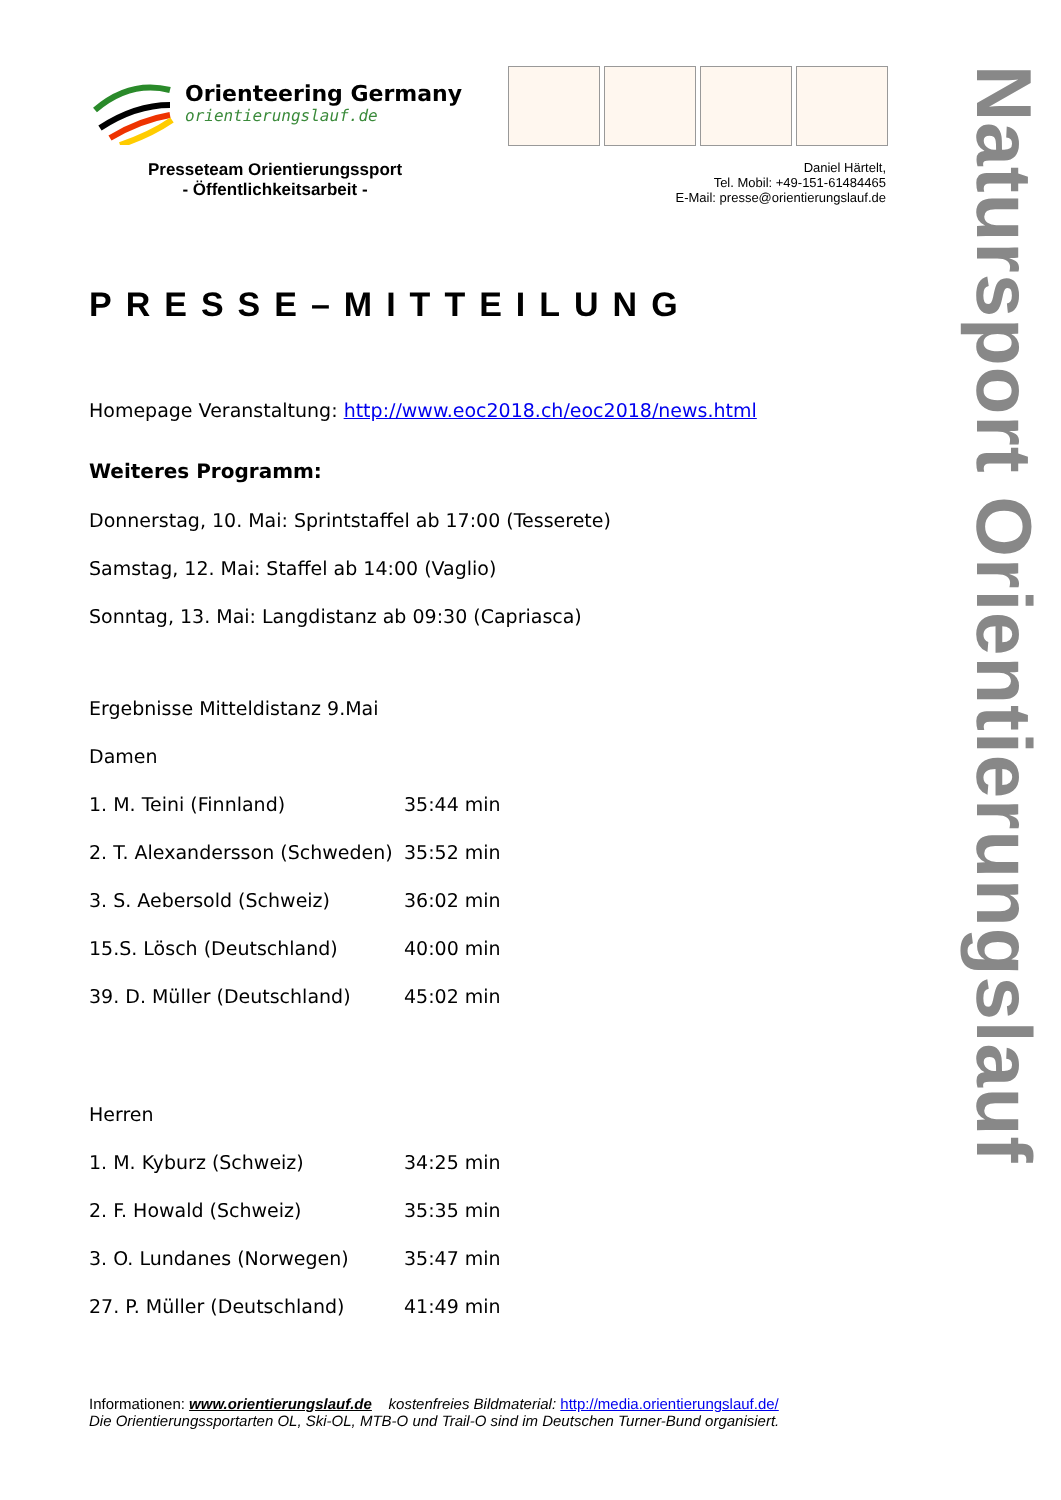Natursport Orientierungslauf
Orienteering Germany
orientierungslauf.de
Presseteam Orientierungssport
- Öffentlichkeitsarbeit -
Daniel Härtelt,
Tel. Mobil: +49-151-61484465
E-Mail: presse@orientierungslauf.de
PRESSE–MITTEILUNG
Homepage Veranstaltung: http://www.eoc2018.ch/eoc2018/news.html
Weiteres Programm:
Donnerstag, 10. Mai: Sprintstaffel ab 17:00 (Tesserete)
Samstag, 12. Mai: Staffel ab 14:00 (Vaglio)
Sonntag, 13. Mai: Langdistanz ab 09:30 (Capriasca)
Ergebnisse Mitteldistanz 9.Mai
Damen
| 1. M. Teini (Finnland) | 35:44 min |
| 2. T. Alexandersson (Schweden) | 35:52 min |
| 3. S. Aebersold (Schweiz) | 36:02 min |
| 15.S. Lösch (Deutschland) | 40:00 min |
| 39. D. Müller (Deutschland) | 45:02 min |
Herren
| 1. M. Kyburz (Schweiz) | 34:25 min |
| 2. F. Howald (Schweiz) | 35:35 min |
| 3. O. Lundanes (Norwegen) | 35:47 min |
| 27. P. Müller (Deutschland) | 41:49 min |
Informationen: www.orientierungslauf.de kostenfreies Bildmaterial: http://media.orientierungslauf.de/
Die Orientierungssportarten OL, Ski-OL, MTB-O und Trail-O sind im Deutschen Turner-Bund organisiert.